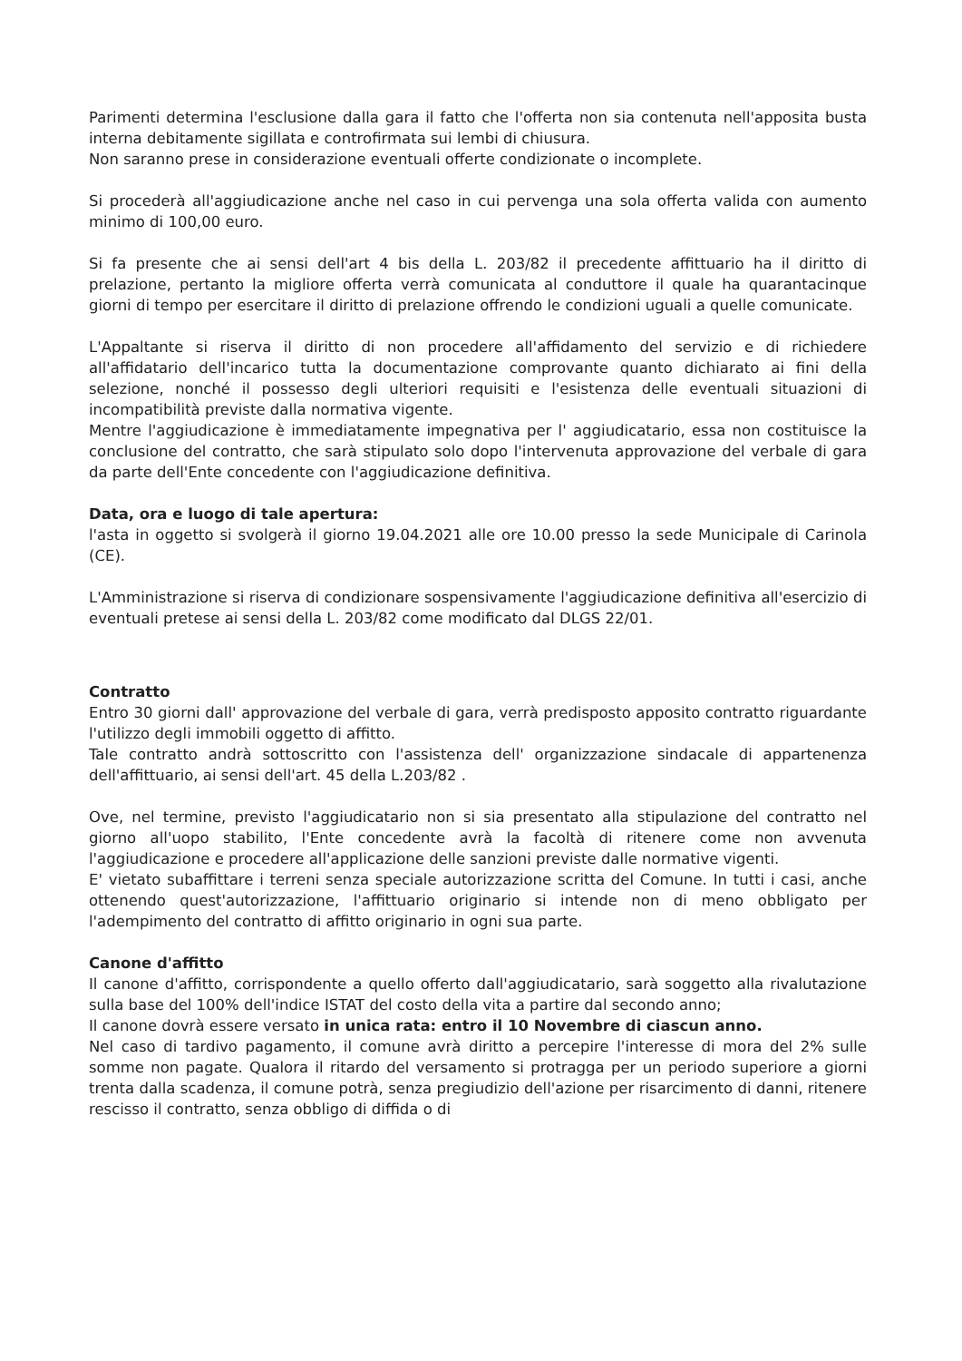Parimenti determina l'esclusione dalla gara il fatto che l'offerta non sia contenuta nell'apposita busta interna debitamente sigillata e controfirmata sui lembi di chiusura.
Non saranno prese in considerazione eventuali offerte condizionate o incomplete.
Si procederà all'aggiudicazione anche nel caso in cui pervenga una sola offerta valida con aumento minimo di 100,00 euro.
Si fa presente che ai sensi dell'art 4 bis della L. 203/82 il precedente affittuario ha il diritto di prelazione, pertanto la migliore offerta verrà comunicata al conduttore il quale ha quarantacinque giorni di tempo per esercitare il diritto di prelazione offrendo le condizioni uguali a quelle comunicate.
L'Appaltante si riserva il diritto di non procedere all'affidamento del servizio e di richiedere all'affidatario dell'incarico tutta la documentazione comprovante quanto dichiarato ai fini della selezione, nonché il possesso degli ulteriori requisiti e l'esistenza delle eventuali situazioni di incompatibilità previste dalla normativa vigente.
Mentre l'aggiudicazione è immediatamente impegnativa per l' aggiudicatario, essa non costituisce la conclusione del contratto, che sarà stipulato solo dopo l'intervenuta approvazione del verbale di gara da parte dell'Ente concedente con l'aggiudicazione definitiva.
Data, ora e luogo di tale apertura:
l'asta in oggetto si svolgerà il giorno 19.04.2021 alle ore 10.00 presso la sede Municipale di Carinola (CE).
L'Amministrazione si riserva di condizionare sospensivamente l'aggiudicazione definitiva all'esercizio di eventuali pretese ai sensi della L. 203/82 come modificato dal DLGS 22/01.
Contratto
Entro 30 giorni dall' approvazione del verbale di gara, verrà predisposto apposito contratto riguardante l'utilizzo degli immobili oggetto di affitto.
Tale contratto andrà sottoscritto con l'assistenza dell' organizzazione sindacale di appartenenza dell'affittuario, ai sensi dell'art. 45 della L.203/82 .
Ove, nel termine, previsto l'aggiudicatario non si sia presentato alla stipulazione del contratto nel giorno all'uopo stabilito, l'Ente concedente avrà la facoltà di ritenere come non avvenuta l'aggiudicazione e procedere all'applicazione delle sanzioni previste dalle normative vigenti.
E' vietato subaffittare i terreni senza speciale autorizzazione scritta del Comune. In tutti i casi, anche ottenendo quest'autorizzazione, l'affittuario originario si intende non di meno obbligato per l'adempimento del contratto di affitto originario in ogni sua parte.
Canone d'affitto
Il canone d'affitto, corrispondente a quello offerto dall'aggiudicatario, sarà soggetto alla rivalutazione sulla base del 100% dell'indice ISTAT del costo della vita a partire dal secondo anno;
Il canone dovrà essere versato in unica rata: entro il 10 Novembre di ciascun anno.
Nel caso di tardivo pagamento, il comune avrà diritto a percepire l'interesse di mora del 2% sulle somme non pagate. Qualora il ritardo del versamento si protragga per un periodo superiore a giorni trenta dalla scadenza, il comune potrà, senza pregiudizio dell'azione per risarcimento di danni, ritenere rescisso il contratto, senza obbligo di diffida o di